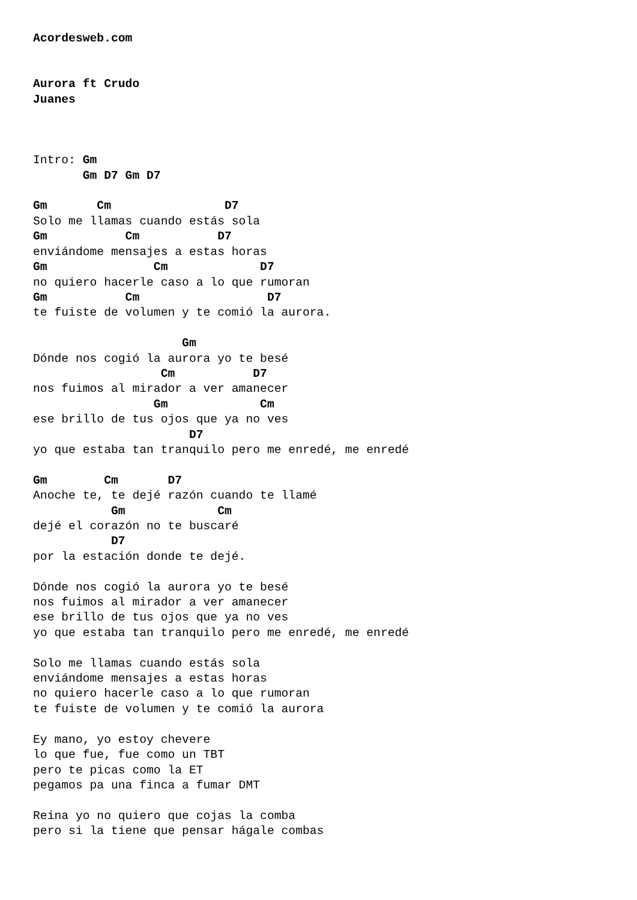Acordesweb.com


Aurora ft Crudo
Juanes



Intro: Gm
       Gm D7 Gm D7

Gm       Cm                D7
Solo me llamas cuando estás sola
Gm           Cm           D7
enviándome mensajes a estas horas
Gm               Cm             D7
no quiero hacerle caso a lo que rumoran
Gm           Cm                  D7
te fuiste de volumen y te comió la aurora.

                     Gm
Dónde nos cogió la aurora yo te besé
                  Cm           D7
nos fuimos al mirador a ver amanecer
                 Gm             Cm
ese brillo de tus ojos que ya no ves
                      D7
yo que estaba tan tranquilo pero me enredé, me enredé

Gm        Cm       D7
Anoche te, te dejé razón cuando te llamé
           Gm             Cm
dejé el corazón no te buscaré
           D7
por la estación donde te dejé.

Dónde nos cogió la aurora yo te besé
nos fuimos al mirador a ver amanecer
ese brillo de tus ojos que ya no ves
yo que estaba tan tranquilo pero me enredé, me enredé

Solo me llamas cuando estás sola
enviándome mensajes a estas horas
no quiero hacerle caso a lo que rumoran
te fuiste de volumen y te comió la aurora

Ey mano, yo estoy chevere
lo que fue, fue como un TBT
pero te picas como la ET
pegamos pa una finca a fumar DMT

Reina yo no quiero que cojas la comba
pero si la tiene que pensar hágale combas